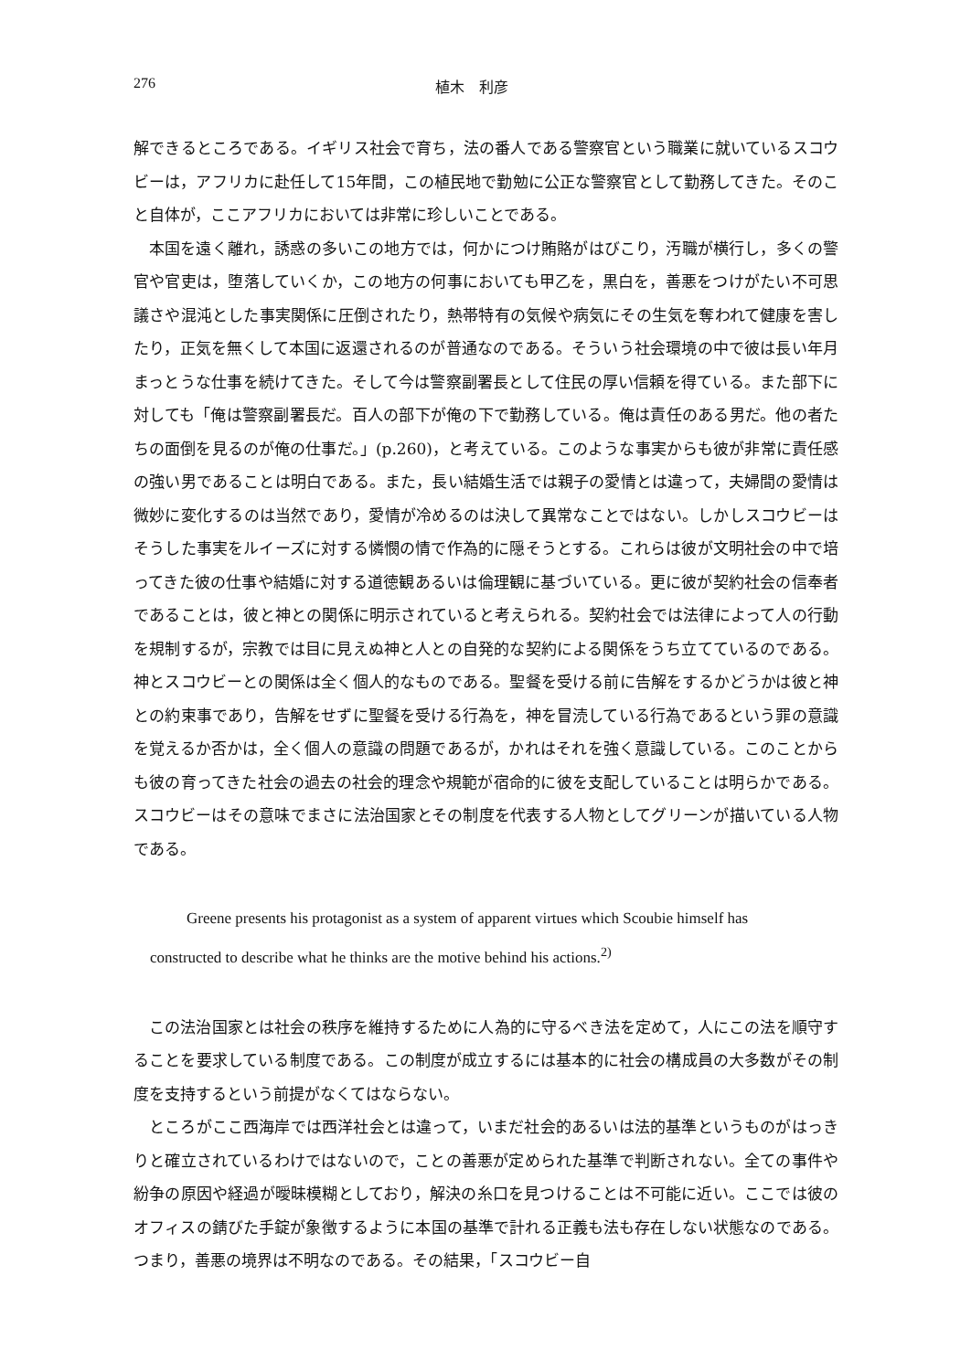276 植木　利彦
解できるところである。イギリス社会で育ち，法の番人である警察官という職業に就いているスコウビーは，アフリカに赴任して15年間，この植民地で勤勉に公正な警察官として勤務してきた。そのこと自体が，ここアフリカにおいては非常に珍しいことである。
本国を遠く離れ，誘惑の多いこの地方では，何かにつけ賄賂がはびこり，汚職が横行し，多くの警官や官吏は，堕落していくか，この地方の何事においても甲乙を，黒白を，善悪をつけがたい不可思議さや混沌とした事実関係に圧倒されたり，熱帯特有の気候や病気にその生気を奪われて健康を害したり，正気を無くして本国に返還されるのが普通なのである。そういう社会環境の中で彼は長い年月まっとうな仕事を続けてきた。そして今は警察副署長として住民の厚い信頼を得ている。また部下に対しても「俺は警察副署長だ。百人の部下が俺の下で勤務している。俺は責任のある男だ。他の者たちの面倒を見るのが俺の仕事だ。」(p.260)，と考えている。このような事実からも彼が非常に責任感の強い男であることは明白である。また，長い結婚生活では親子の愛情とは違って，夫婦間の愛情は微妙に変化するのは当然であり，愛情が冷めるのは決して異常なことではない。しかしスコウビーはそうした事実をルイーズに対する憐憫の情で作為的に隠そうとする。これらは彼が文明社会の中で培ってきた彼の仕事や結婚に対する道徳観あるいは倫理観に基づいている。更に彼が契約社会の信奉者であることは，彼と神との関係に明示されていると考えられる。契約社会では法律によって人の行動を規制するが，宗教では目に見えぬ神と人との自発的な契約による関係をうち立てているのである。神とスコウビーとの関係は全く個人的なものである。聖餐を受ける前に告解をするかどうかは彼と神との約束事であり，告解をせずに聖餐を受ける行為を，神を冒涜している行為であるという罪の意識を覚えるか否かは，全く個人の意識の問題であるが，かれはそれを強く意識している。このことからも彼の育ってきた社会の過去の社会的理念や規範が宿命的に彼を支配していることは明らかである。スコウビーはその意味でまさに法治国家とその制度を代表する人物としてグリーンが描いている人物である。
Greene presents his protagonist as a system of apparent virtues which Scoubie himself has
constructed to describe what he thinks are the motive behind his actions.<sup>2)</sup>
この法治国家とは社会の秩序を維持するために人為的に守るべき法を定めて，人にこの法を順守することを要求している制度である。この制度が成立するには基本的に社会の構成員の大多数がその制度を支持するという前提がなくてはならない。
ところがここ西海岸では西洋社会とは違って，いまだ社会的あるいは法的基準というものがはっきりと確立されているわけではないので，ことの善悪が定められた基準で判断されない。全ての事件や紛争の原因や経過が曖昧模糊としており，解決の糸口を見つけることは不可能に近い。ここでは彼のオフィスの錆びた手錠が象徴するように本国の基準で計れる正義も法も存在しない状態なのである。つまり，善悪の境界は不明なのである。その結果，「スコウビー自